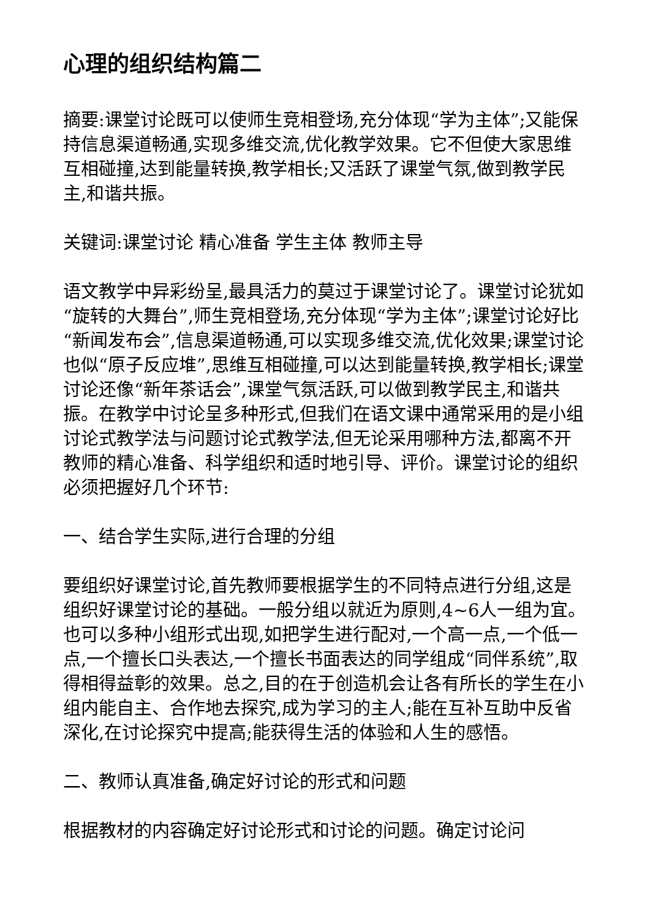心理的组织结构篇二
摘要:课堂讨论既可以使师生竞相登场,充分体现“学为主体”;又能保持信息渠道畅通,实现多维交流,优化教学效果。它不但使大家思维互相碰撞,达到能量转换,教学相长;又活跃了课堂气氛,做到教学民主,和谐共振。
关键词:课堂讨论 精心准备 学生主体 教师主导
语文教学中异彩纷呈,最具活力的莫过于课堂讨论了。课堂讨论犹如“旋转的大舞台”,师生竞相登场,充分体现“学为主体”;课堂讨论好比“新闻发布会”,信息渠道畅通,可以实现多维交流,优化效果;课堂讨论也似“原子反应堆”,思维互相碰撞,可以达到能量转换,教学相长;课堂讨论还像“新年茶话会”,课堂气氛活跃,可以做到教学民主,和谐共振。在教学中讨论呈多种形式,但我们在语文课中通常采用的是小组讨论式教学法与问题讨论式教学法,但无论采用哪种方法,都离不开教师的精心准备、科学组织和适时地引导、评价。课堂讨论的组织必须把握好几个环节:
一、结合学生实际,进行合理的分组
要组织好课堂讨论,首先教师要根据学生的不同特点进行分组,这是组织好课堂讨论的基础。一般分组以就近为原则,4~6人一组为宜。也可以多种小组形式出现,如把学生进行配对,一个高一点,一个低一点,一个擅长口头表达,一个擅长书面表达的同学组成“同伴系统”,取得相得益彰的效果。总之,目的在于创造机会让各有所长的学生在小组内能自主、合作地去探究,成为学习的主人;能在互补互助中反省深化,在讨论探究中提高;能获得生活的体验和人生的感悟。
二、教师认真准备,确定好讨论的形式和问题
根据教材的内容确定好讨论形式和讨论的问题。确定讨论问